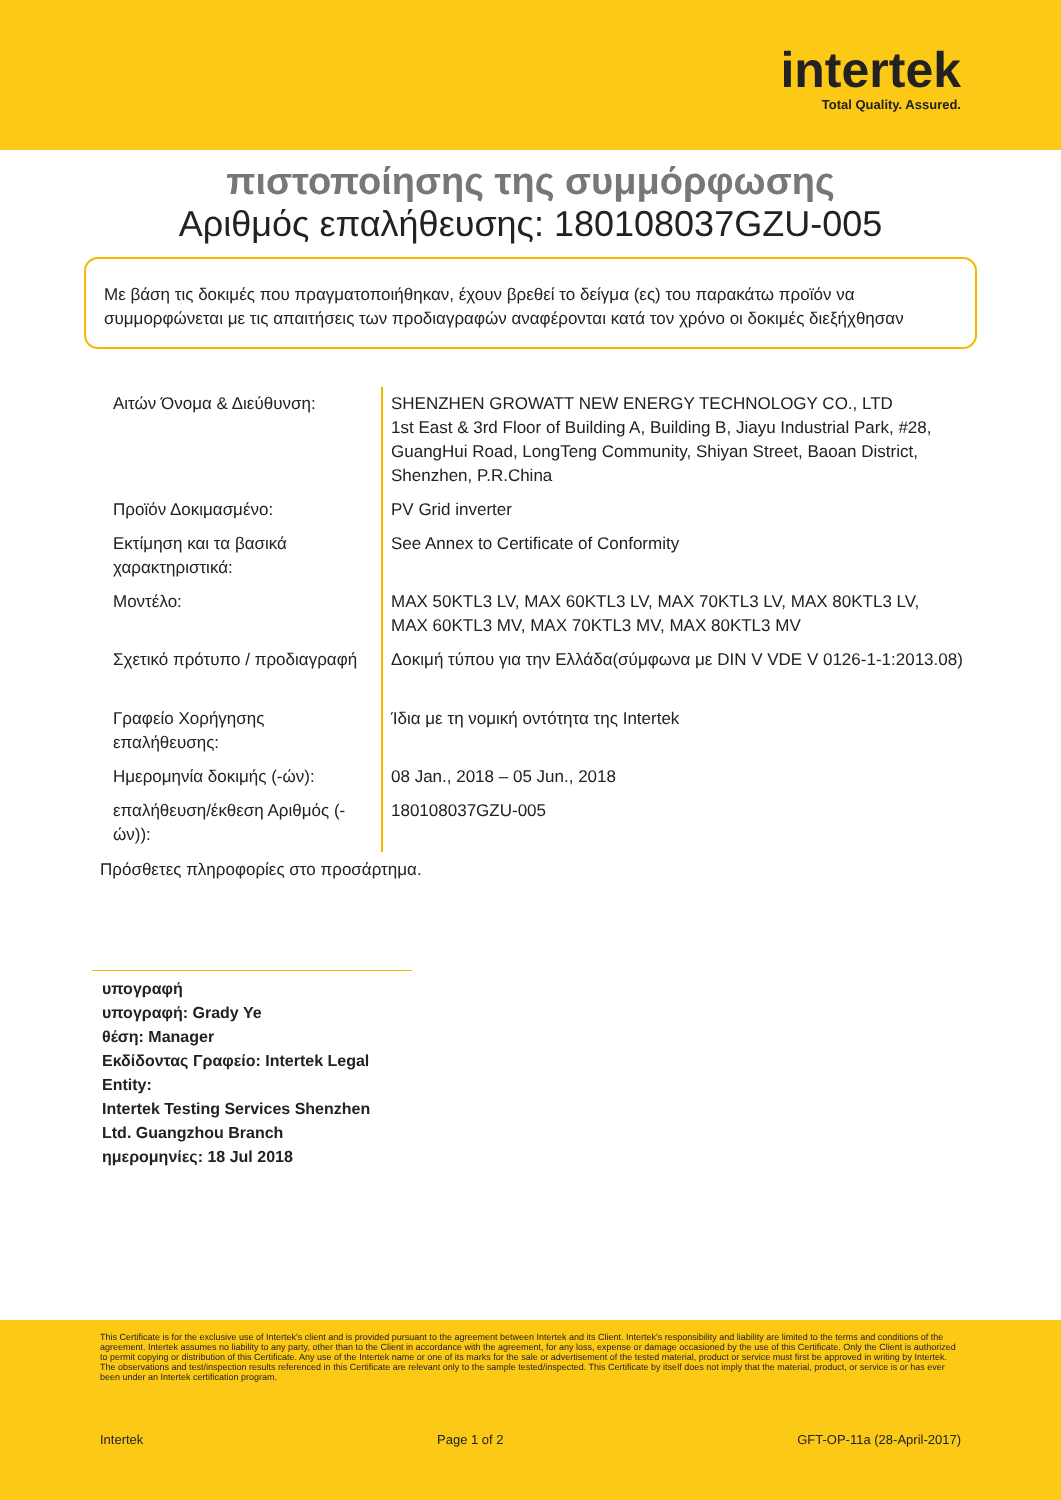intertek
Total Quality. Assured.
πιστοποίησης της συμμόρφωσης
Αριθμός επαλήθευσης: 180108037GZU-005
Με βάση τις δοκιμές που πραγματοποιήθηκαν, έχουν βρεθεί το δείγμα (ες) του παρακάτω προϊόν να συμμορφώνεται με τις απαιτήσεις των προδιαγραφών αναφέρονται κατά τον χρόνο οι δοκιμές διεξήχθησαν
| Αιτών Όνομα & Διεύθυνση: | SHENZHEN GROWATT NEW ENERGY TECHNOLOGY CO., LTD 1st East & 3rd Floor of Building A, Building B, Jiayu Industrial Park, #28, GuangHui Road, LongTeng Community, Shiyan Street, Baoan District, Shenzhen, P.R.China |
| Προϊόν Δοκιμασμένο: | PV Grid inverter |
| Εκτίμηση και τα βασικά χαρακτηριστικά: | See Annex to Certificate of Conformity |
| Μοντέλο: | MAX 50KTL3 LV, MAX 60KTL3 LV, MAX 70KTL3 LV, MAX 80KTL3 LV, MAX 60KTL3 MV, MAX 70KTL3 MV, MAX 80KTL3 MV |
| Σχετικό πρότυπο / προδιαγραφή | Δοκιμή τύπου για την Ελλάδα(σύμφωνα με DIN V VDE V 0126-1-1:2013.08) |
| Γραφείο Χορήγησης επαλήθευσης: | Ίδια με τη νομική οντότητα της Intertek |
| Ημερομηνία δοκιμής (-ών): | 08 Jan., 2018 – 05 Jun., 2018 |
| επαλήθευση/έκθεση Αριθμός (-ών)): | 180108037GZU-005 |
Πρόσθετες πληροφορίες στο προσάρτημα.
υπογραφή
υπογραφή: Grady Ye
θέση: Manager
Εκδίδοντας Γραφείο: Intertek Legal Entity:
Intertek Testing Services Shenzhen Ltd. Guangzhou Branch
ημερομηνίες: 18 Jul 2018
This Certificate is for the exclusive use of Intertek's client and is provided pursuant to the agreement between Intertek and its Client. Intertek's responsibility and liability are limited to the terms and conditions of the agreement. Intertek assumes no liability to any party, other than to the Client in accordance with the agreement, for any loss, expense or damage occasioned by the use of this Certificate. Only the Client is authorized to permit copying or distribution of this Certificate. Any use of the Intertek name or one of its marks for the sale or advertisement of the tested material, product or service must first be approved in writing by Intertek. The observations and test/inspection results referenced in this Certificate are relevant only to the sample tested/inspected. This Certificate by itself does not imply that the material, product, or service is or has ever been under an Intertek certification program.
Intertek Page 1 of 2 GFT-OP-11a (28-April-2017)